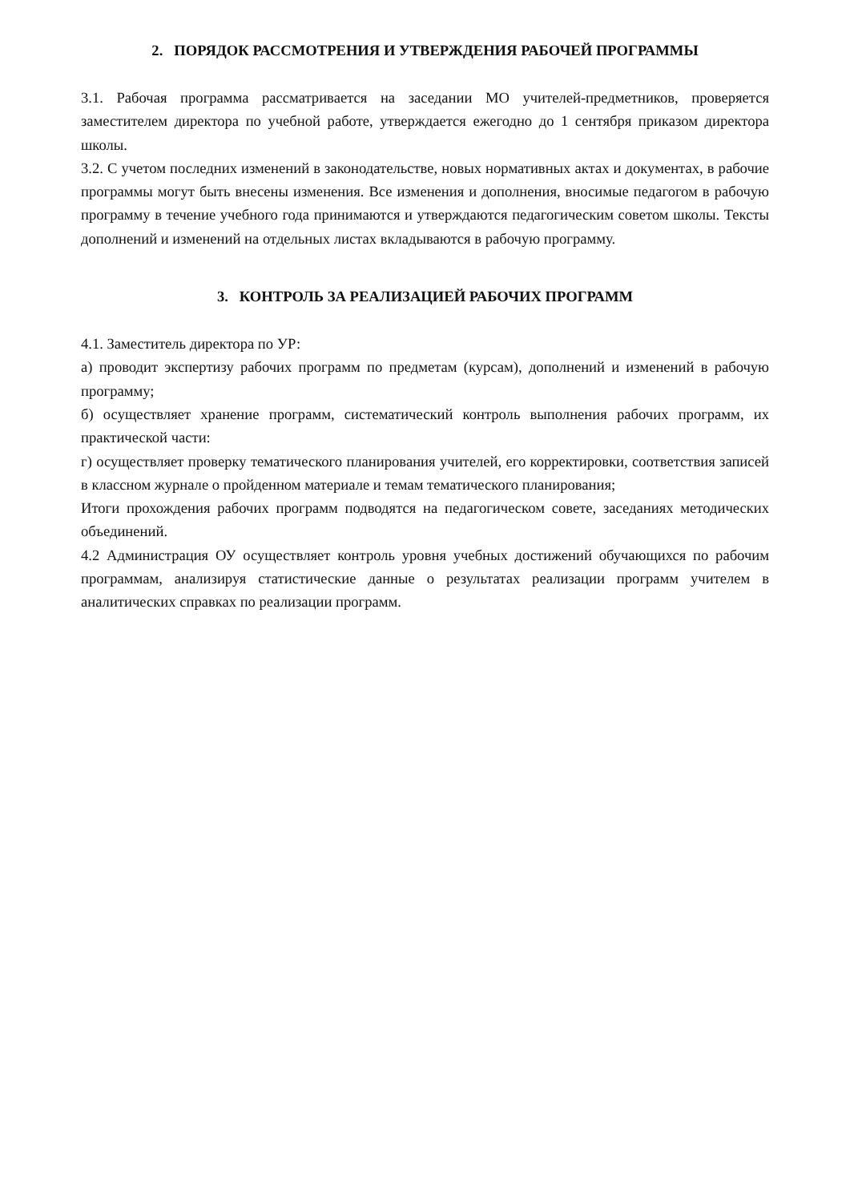2. ПОРЯДОК РАССМОТРЕНИЯ И УТВЕРЖДЕНИЯ РАБОЧЕЙ ПРОГРАММЫ
3.1. Рабочая программа рассматривается на заседании МО учителей-предметников, проверяется заместителем директора по учебной работе, утверждается ежегодно до 1 сентября приказом директора школы.
3.2. С учетом последних изменений в законодательстве, новых нормативных актах и документах, в рабочие программы могут быть внесены изменения. Все изменения и дополнения, вносимые педагогом в рабочую программу в течение учебного года принимаются и утверждаются педагогическим советом школы. Тексты дополнений и изменений на отдельных листах вкладываются в рабочую программу.
3. КОНТРОЛЬ ЗА РЕАЛИЗАЦИЕЙ РАБОЧИХ ПРОГРАММ
4.1. Заместитель директора по УР:
а) проводит экспертизу рабочих программ по предметам (курсам), дополнений и изменений в рабочую программу;
б) осуществляет хранение программ, систематический контроль выполнения рабочих программ, их практической части:
г) осуществляет проверку тематического планирования учителей, его корректировки, соответствия записей в классном журнале о пройденном материале и темам тематического планирования;
Итоги прохождения рабочих программ подводятся на педагогическом совете, заседаниях методических объединений.
4.2 Администрация ОУ осуществляет контроль уровня учебных достижений обучающихся по рабочим программам, анализируя статистические данные о результатах реализации программ учителем в аналитических справках по реализации программ.